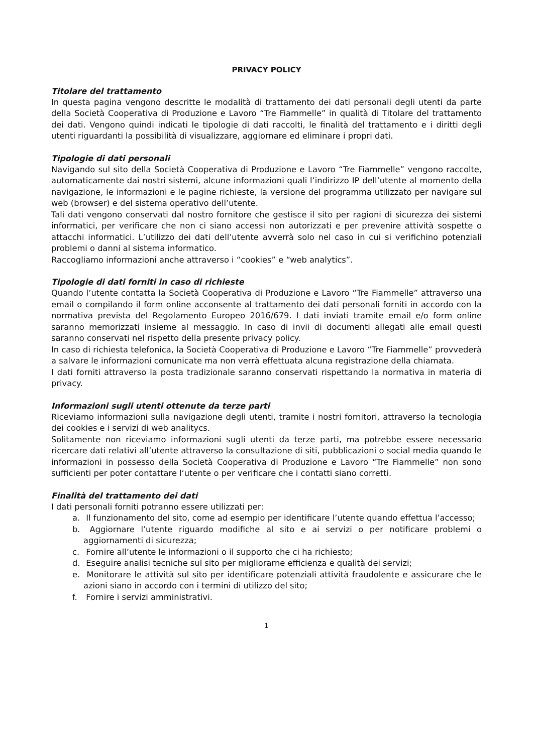PRIVACY POLICY
Titolare del trattamento
In questa pagina vengono descritte le modalità di trattamento dei dati personali degli utenti da parte della Società Cooperativa di Produzione e Lavoro “Tre Fiammelle” in qualità di Titolare del trattamento dei dati. Vengono quindi indicati le tipologie di dati raccolti, le finalità del trattamento e i diritti degli utenti riguardanti la possibilità di visualizzare, aggiornare ed eliminare i propri dati.
Tipologie di dati personali
Navigando sul sito della Società Cooperativa di Produzione e Lavoro “Tre Fiammelle” vengono raccolte, automaticamente dai nostri sistemi, alcune informazioni quali l’indirizzo IP dell’utente al momento della navigazione, le informazioni e le pagine richieste, la versione del programma utilizzato per navigare sul web (browser) e del sistema operativo dell’utente.
Tali dati vengono conservati dal nostro fornitore che gestisce il sito per ragioni di sicurezza dei sistemi informatici, per verificare che non ci siano accessi non autorizzati e per prevenire attività sospette o attacchi informatici. L’utilizzo dei dati dell’utente avverrà solo nel caso in cui si verifichino potenziali problemi o danni al sistema informatico.
Raccogliamo informazioni anche attraverso i “cookies” e “web analytics”.
Tipologie di dati forniti in caso di richieste
Quando l’utente contatta la Società Cooperativa di Produzione e Lavoro “Tre Fiammelle” attraverso una email o compilando il form online acconsente al trattamento dei dati personali forniti in accordo con la normativa prevista del Regolamento Europeo 2016/679. I dati inviati tramite email e/o form online saranno memorizzati insieme al messaggio. In caso di invii di documenti allegati alle email questi saranno conservati nel rispetto della presente privacy policy.
In caso di richiesta telefonica, la Società Cooperativa di Produzione e Lavoro “Tre Fiammelle” provvederà a salvare le informazioni comunicate ma non verrà effettuata alcuna registrazione della chiamata.
I dati forniti attraverso la posta tradizionale saranno conservati rispettando la normativa in materia di privacy.
Informazioni sugli utenti ottenute da terze parti
Riceviamo informazioni sulla navigazione degli utenti, tramite i nostri fornitori, attraverso la tecnologia dei cookies e i servizi di web analitycs.
Solitamente non riceviamo informazioni sugli utenti da terze parti, ma potrebbe essere necessario ricercare dati relativi all’utente attraverso la consultazione di siti, pubblicazioni o social media quando le informazioni in possesso della Società Cooperativa di Produzione e Lavoro “Tre Fiammelle” non sono sufficienti per poter contattare l‘utente o per verificare che i contatti siano corretti.
Finalità del trattamento dei dati
I dati personali forniti potranno essere utilizzati per:
a. Il funzionamento del sito, come ad esempio per identificare l’utente quando effettua l’accesso;
b. Aggiornare l’utente riguardo modifiche al sito e ai servizi o per notificare problemi o aggiornamenti di sicurezza;
c. Fornire all’utente le informazioni o il supporto che ci ha richiesto;
d. Eseguire analisi tecniche sul sito per migliorarne efficienza e qualità dei servizi;
e. Monitorare le attività sul sito per identificare potenziali attività fraudolente e assicurare che le azioni siano in accordo con i termini di utilizzo del sito;
f. Fornire i servizi amministrativi.
1